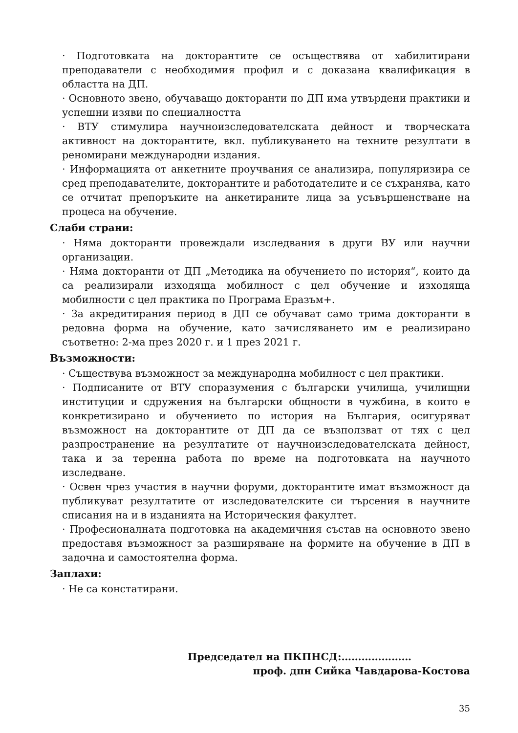· Подготовката на докторантите се осъществява от хабилитирани преподаватели с необходимия профил и с доказана квалификация в областта на ДП.
· Основното звено, обучаващо докторанти по ДП има утвърдени практики и успешни изяви по специалността
· ВТУ стимулира научноизследователската дейност и творческата активност на докторантите, вкл. публикуването на техните резултати в реномирани международни издания.
· Информацията от анкетните проучвания се анализира, популяризира се сред преподавателите, докторантите и работодателите и се съхранява, като се отчитат препоръките на анкетираните лица за усъвършенстване на процеса на обучение.
Слаби страни:
· Няма докторанти провеждали изследвания в други ВУ или научни организации.
· Няма докторанти от ДП „Методика на обучението по история“, които да са реализирали изходяща мобилност с цел обучение и изходяща мобилности с цел практика по Програма Еразъм+.
· За акредитирания период в ДП се обучават само трима докторанти в редовна форма на обучение, като зачисляването им е реализирано съответно: 2-ма през 2020 г. и 1 през 2021 г.
Възможности:
· Съществува възможност за международна мобилност с цел практики.
· Подписаните от ВТУ споразумения с български училища, училищни институции и сдружения на български общности в чужбина, в които е конкретизирано и обучението по история на България, осигуряват възможност на докторантите от ДП да се възползват от тях с цел разпространение на резултатите от научноизследователската дейност, така и за теренна работа по време на подготовката на научното изследване.
· Освен чрез участия в научни форуми, докторантите имат възможност да публикуват резултатите от изследователските си търсения в научните списания на и в изданията на Историческия факултет.
· Професионалната подготовка на академичния състав на основното звено предоставя възможност за разширяване на формите на обучение в ДП в задочна и самостоятелна форма.
Заплахи:
· Не са констатирани.
Председател на ПКПНСД:…………………
проф. дпн Сийка Чавдарова-Костова
35